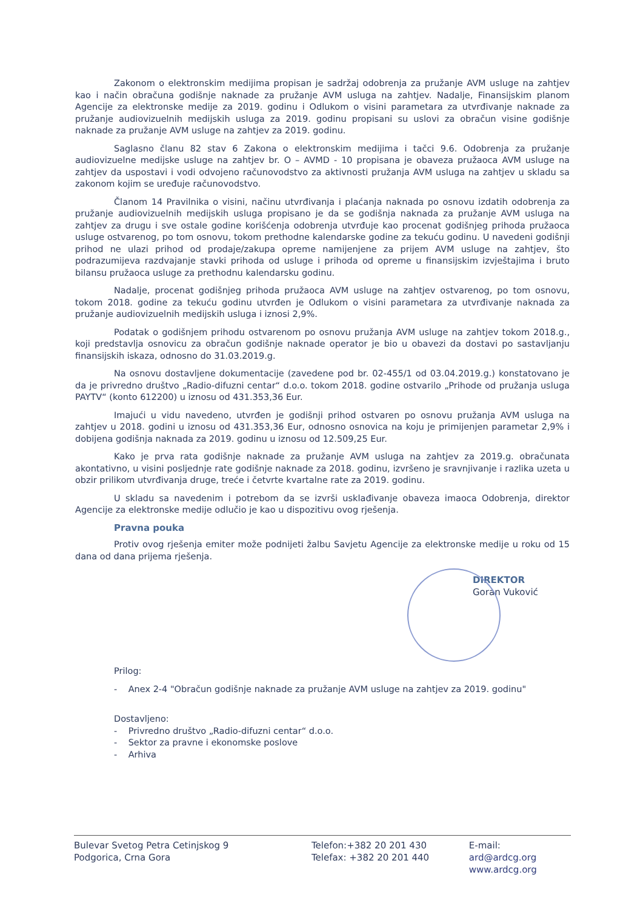Zakonom o elektronskim medijima propisan je sadržaj odobrenja za pružanje AVM usluge na zahtjev kao i način obračuna godišnje naknade za pružanje AVM usluga na zahtjev. Nadalje, Finansijskim planom Agencije za elektronske medije za 2019. godinu i Odlukom o visini parametara za utvrđivanje naknade za pružanje audiovizuelnih medijskih usluga za 2019. godinu propisani su uslovi za obračun visine godišnje naknade za pružanje AVM usluge na zahtjev za 2019. godinu.
Saglasno članu 82 stav 6 Zakona o elektronskim medijima i tačci 9.6. Odobrenja za pružanje audiovizuelne medijske usluge na zahtjev br. O – AVMD - 10 propisana je obaveza pružaoca AVM usluge na zahtjev da uspostavi i vodi odvojeno računovodstvo za aktivnosti pružanja AVM usluga na zahtjev u skladu sa zakonom kojim se uređuje računovodstvo.
Članom 14 Pravilnika o visini, načinu utvrđivanja i plaćanja naknada po osnovu izdatih odobrenja za pružanje audiovizuelnih medijskih usluga propisano je da se godišnja naknada za pružanje AVM usluga na zahtjev za drugu i sve ostale godine korišćenja odobrenja utvrđuje kao procenat godišnjeg prihoda pružaoca usluge ostvarenog, po tom osnovu, tokom prethodne kalendarske godine za tekuću godinu. U navedeni godišnji prihod ne ulazi prihod od prodaje/zakupa opreme namijenjene za prijem AVM usluge na zahtjev, što podrazumijeva razdvajanje stavki prihoda od usluge i prihoda od opreme u finansijskim izvještajima i bruto bilansu pružaoca usluge za prethodnu kalendarsku godinu.
Nadalje, procenat godišnjeg prihoda pružaoca AVM usluge na zahtjev ostvarenog, po tom osnovu, tokom 2018. godine za tekuću godinu utvrđen je Odlukom o visini parametara za utvrđivanje naknada za pružanje audiovizuelnih medijskih usluga i iznosi 2,9%.
Podatak o godišnjem prihodu ostvarenom po osnovu pružanja AVM usluge na zahtjev tokom 2018.g., koji predstavlja osnovicu za obračun godišnje naknade operator je bio u obavezi da dostavi po sastavljanju finansijskih iskaza, odnosno do 31.03.2019.g.
Na osnovu dostavljene dokumentacije (zavedene pod br. 02-455/1 od 03.04.2019.g.) konstatovano je da je privredno društvo „Radio-difuzni centar“ d.o.o. tokom 2018. godine ostvarilo „Prihode od pružanja usluga PAYTV“ (konto 612200) u iznosu od 431.353,36 Eur.
Imajući u vidu navedeno, utvrđen je godišnji prihod ostvaren po osnovu pružanja AVM usluga na zahtjev u 2018. godini u iznosu od 431.353,36 Eur, odnosno osnovica na koju je primijenjen parametar 2,9% i dobijena godišnja naknada za 2019. godinu u iznosu od 12.509,25 Eur.
Kako je prva rata godišnje naknade za pružanje AVM usluga na zahtjev za 2019.g. obračunata akontativno, u visini posljednje rate godišnje naknade za 2018. godinu, izvršeno je sravnjivanje i razlika uzeta u obzir prilikom utvrđivanja druge, treće i četvrte kvartalne rate za 2019. godinu.
U skladu sa navedenim i potrebom da se izvrši usklađivanje obaveza imaoca Odobrenja, direktor Agencije za elektronske medije odlučio je kao u dispozitivu ovog rješenja.
Pravna pouka
Protiv ovog rješenja emiter može podnijeti žalbu Savjetu Agencije za elektronske medije u roku od 15 dana od dana prijema rješenja.
DIREKTOR
Goran Vuković
Prilog:
- Anex 2-4 "Obračun godišnje naknade za pružanje AVM usluge na zahtjev za 2019. godinu"
Dostavljeno:
- Privredno društvo „Radio-difuzni centar“ d.o.o.
- Sektor za pravne i ekonomske poslove
- Arhiva
Bulevar Svetog Petra Cetinjskog 9
Podgorica, Crna Gora
Telefon:+382 20 201 430
Telefax: +382 20 201 440
E-mail: ard@ardcg.org
www.ardcg.org